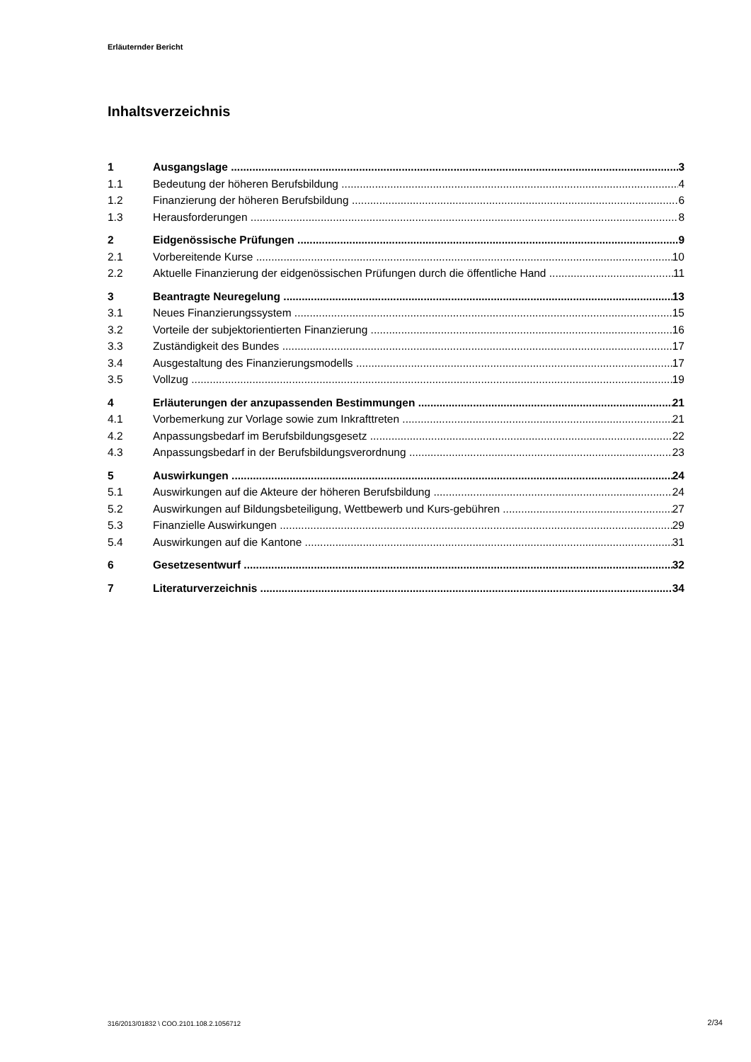Erläuternder Bericht
Inhaltsverzeichnis
1 Ausgangslage 3
1.1 Bedeutung der höheren Berufsbildung 4
1.2 Finanzierung der höheren Berufsbildung 6
1.3 Herausforderungen 8
2 Eidgenössische Prüfungen 9
2.1 Vorbereitende Kurse 10
2.2 Aktuelle Finanzierung der eidgenössischen Prüfungen durch die öffentliche Hand 11
3 Beantragte Neuregelung 13
3.1 Neues Finanzierungssystem 15
3.2 Vorteile der subjektorientierten Finanzierung 16
3.3 Zuständigkeit des Bundes 17
3.4 Ausgestaltung des Finanzierungsmodells 17
3.5 Vollzug 19
4 Erläuterungen der anzupassenden Bestimmungen 21
4.1 Vorbemerkung zur Vorlage sowie zum Inkrafttreten 21
4.2 Anpassungsbedarf im Berufsbildungsgesetz 22
4.3 Anpassungsbedarf in der Berufsbildungsverordnung 23
5 Auswirkungen 24
5.1 Auswirkungen auf die Akteure der höheren Berufsbildung 24
5.2 Auswirkungen auf Bildungsbeteiligung, Wettbewerb und Kurs-gebühren 27
5.3 Finanzielle Auswirkungen 29
5.4 Auswirkungen auf die Kantone 31
6 Gesetzesentwurf 32
7 Literaturverzeichnis 34
316/2013/01832 \ COO.2101.108.2.1056712
2/34